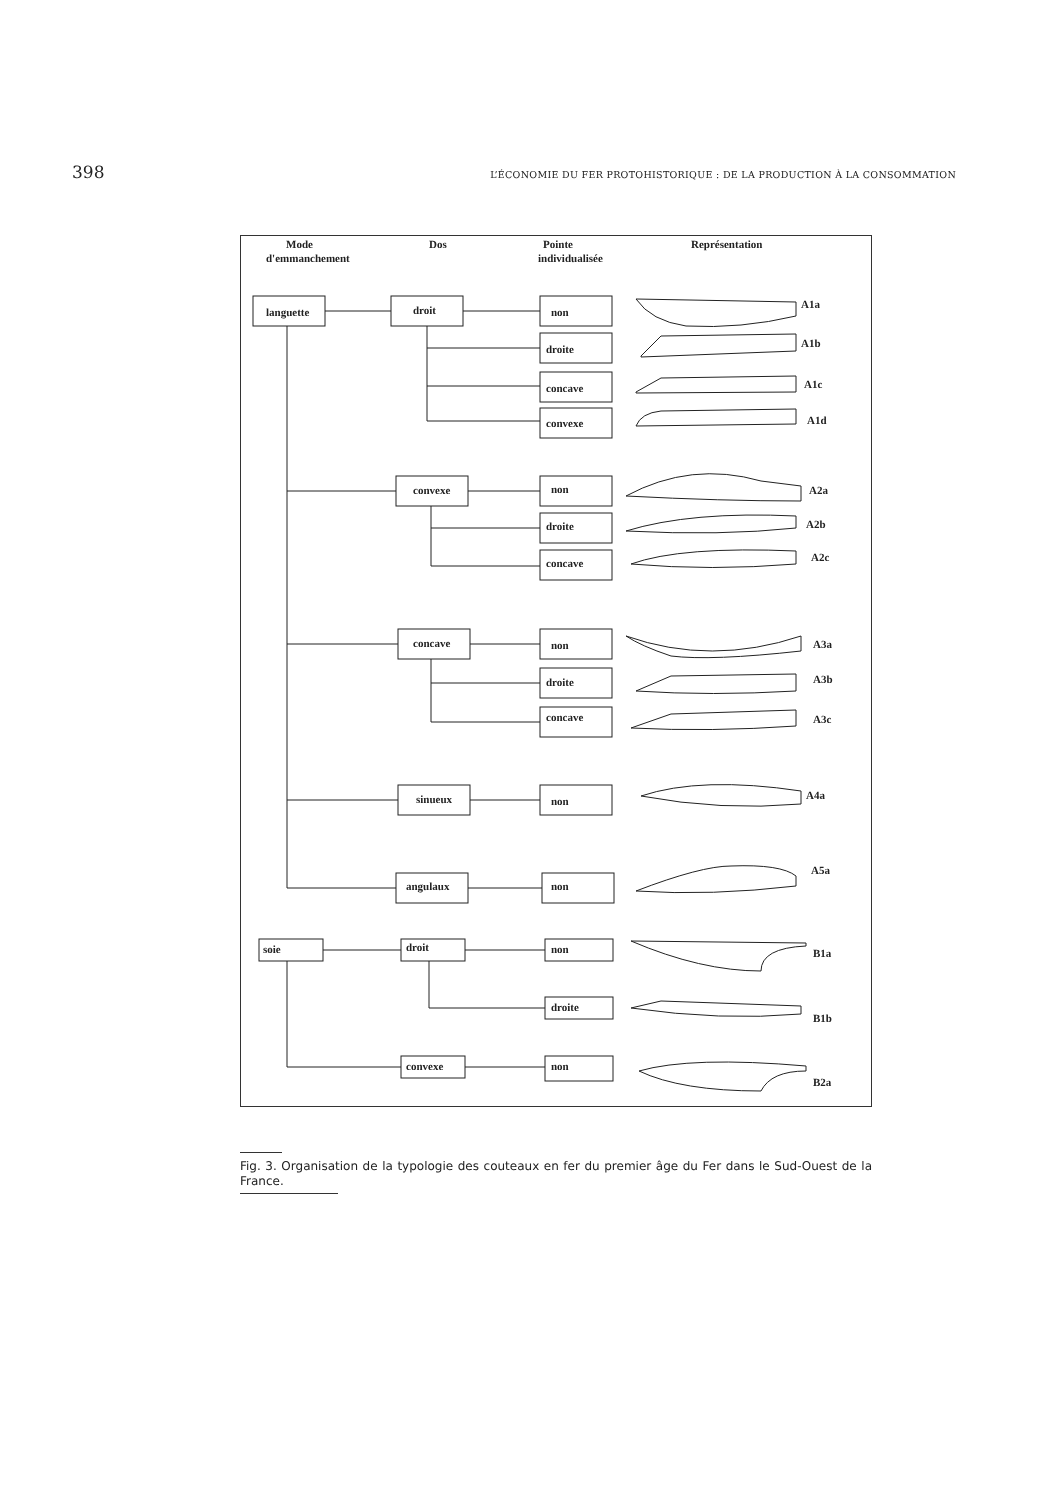398 L’ÉCONOMIE DU FER PROTOHISTORIQUE : DE LA PRODUCTION À LA CONSOMMATION
Mode
d'emmanchement
Dos
Pointe
individualisée
Représentation
languette
droit
non
droite
concave
convexe
convexe
non
droite
concave
concave
non
droite
concave
sinueux
non
angulaux
non
soie
droit
non
droite
convexe
non
A1a
A1b
A1c
A1d
A2a
A2b
A2c
A3a
A3b
A3c
A4a
A5a
B1a
B1b
B2a
Fig. 3. Organisation de la typologie des couteaux en fer du premier âge du Fer dans le Sud-Ouest de la France.